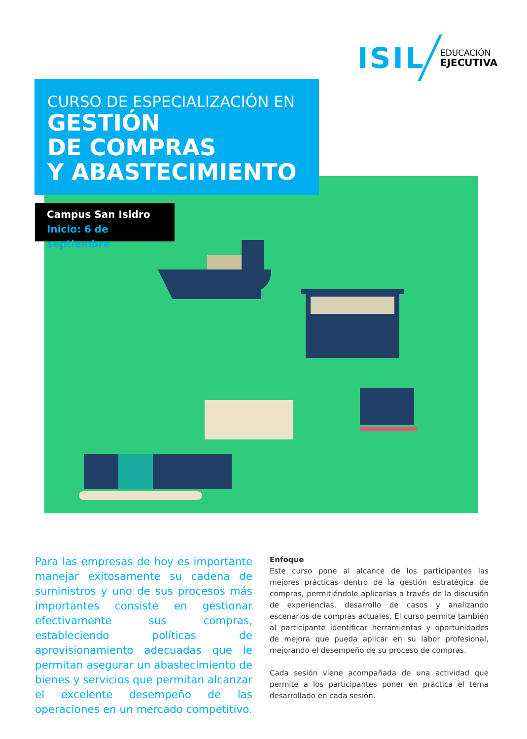ISIL
EDUCACIÓN
EJECUTIVA
CURSO DE ESPECIALIZACIÓN EN
GESTIÓN
DE COMPRAS
Y ABASTECIMIENTO
Campus San Isidro
Inicio: 6 de septiembre
Para las empresas de hoy es importante manejar exitosamente su cadena de suministros y uno de sus procesos más importantes consiste en gestionar efectivamente sus compras, estableciendo políticas de aprovisionamiento adecuadas que le permitan asegurar un abastecimiento de bienes y servicios que permitan alcanzar el excelente desempeño de las operaciones en un mercado competitivo.
Enfoque
Este curso pone al alcance de los participantes las mejores prácticas dentro de la gestión estratégica de compras, permitiéndole aplicarlas a través de la discusión de experiencias, desarrollo de casos y analizando escenarios de compras actuales. El curso permite también al participante identificar herramientas y oportunidades de mejora que pueda aplicar en su labor profesional, mejorando el desempeño de su proceso de compras.
Cada sesión viene acompañada de una actividad que permite a los participantes poner en práctica el tema desarrollado en cada sesión.